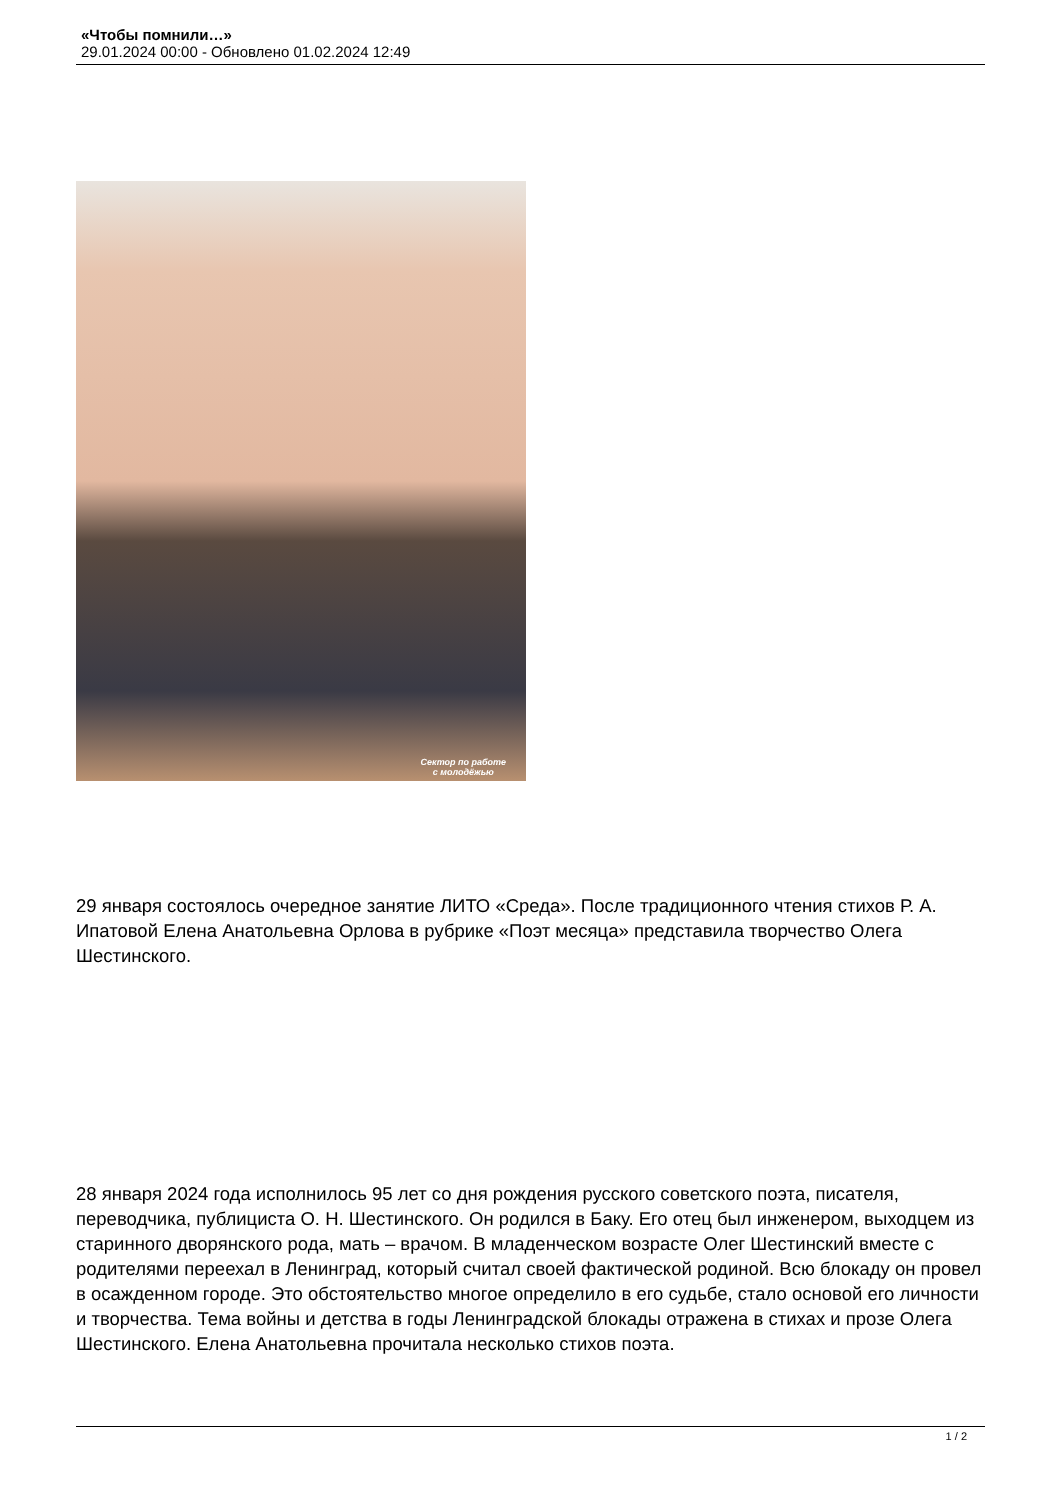«Чтобы помнили…»
29.01.2024 00:00 - Обновлено 01.02.2024 12:49
Сектор по работе
с молодёжью
29 января состоялось очередное занятие ЛИТО «Среда». После традиционного чтения стихов Р. А. Ипатовой Елена Анатольевна Орлова в рубрике «Поэт месяца» представила творчество Олега Шестинского.
28 января 2024 года исполнилось 95 лет со дня рождения русского советского поэта, писателя, переводчика, публициста О. Н. Шестинского. Он родился в Баку. Его отец был инженером, выходцем из старинного дворянского рода, мать – врачом. В младенческом возрасте Олег Шестинский вместе с родителями переехал в Ленинград, который считал своей фактической родиной. Всю блокаду он провел в осажденном городе. Это обстоятельство многое определило в его судьбе, стало основой его личности и творчества. Тема войны и детства в годы Ленинградской блокады отражена в стихах и прозе Олега Шестинского. Елена Анатольевна прочитала несколько стихов поэта.
1 / 2